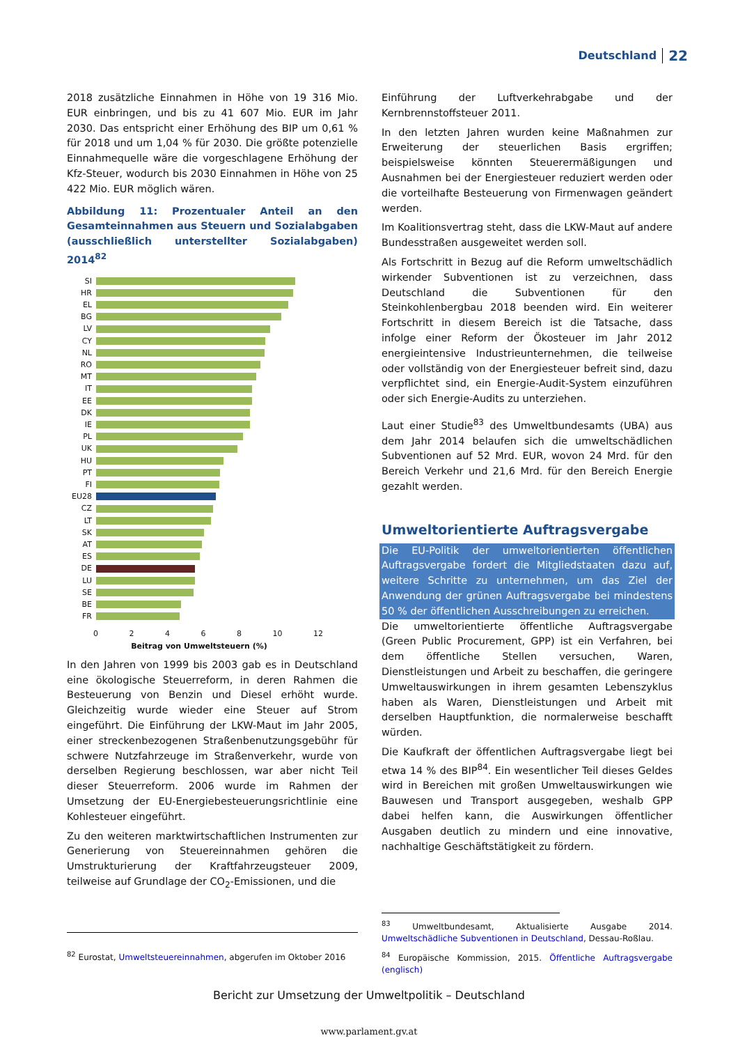Deutschland 22
2018 zusätzliche Einnahmen in Höhe von 19 316 Mio. EUR einbringen, und bis zu 41 607 Mio. EUR im Jahr 2030. Das entspricht einer Erhöhung des BIP um 0,61 % für 2018 und um 1,04 % für 2030. Die größte potenzielle Einnahmequelle wäre die vorgeschlagene Erhöhung der Kfz-Steuer, wodurch bis 2030 Einnahmen in Höhe von 25 422 Mio. EUR möglich wären.
Abbildung 11: Prozentualer Anteil an den Gesamteinnahmen aus Steuern und Sozialabgaben (ausschließlich unterstellter Sozialabgaben) 2014<sup>82</sup>
SI
HR
EL
BG
LV
CY
NL
RO
MT
IT
EE
DK
IE
PL
UK
HU
PT
FI
EU28
CZ
LT
SK
AT
ES
DE
LU
SE
BE
FR
0 2 4 6 8 10 12
Beitrag von Umweltsteuern (%)
In den Jahren von 1999 bis 2003 gab es in Deutschland eine ökologische Steuerreform, in deren Rahmen die Besteuerung von Benzin und Diesel erhöht wurde. Gleichzeitig wurde wieder eine Steuer auf Strom eingeführt. Die Einführung der LKW-Maut im Jahr 2005, einer streckenbezogenen Straßenbenutzungsgebühr für schwere Nutzfahrzeuge im Straßenverkehr, wurde von derselben Regierung beschlossen, war aber nicht Teil dieser Steuerreform. 2006 wurde im Rahmen der Umsetzung der EU-Energiebesteuerungsrichtlinie eine Kohlesteuer eingeführt.
Zu den weiteren marktwirtschaftlichen Instrumenten zur Generierung von Steuereinnahmen gehören die Umstrukturierung der Kraftfahrzeugsteuer 2009, teilweise auf Grundlage der CO<sub>2</sub>-Emissionen, und die
<sup>82</sup> Eurostat, Umweltsteuereinnahmen, abgerufen im Oktober 2016
Einführung der Luftverkehrabgabe und der Kernbrennstoffsteuer 2011.
In den letzten Jahren wurden keine Maßnahmen zur Erweiterung der steuerlichen Basis ergriffen; beispielsweise könnten Steuerermäßigungen und Ausnahmen bei der Energiesteuer reduziert werden oder die vorteilhafte Besteuerung von Firmenwagen geändert werden.
Im Koalitionsvertrag steht, dass die LKW-Maut auf andere Bundesstraßen ausgeweitet werden soll.
Als Fortschritt in Bezug auf die Reform umweltschädlich wirkender Subventionen ist zu verzeichnen, dass Deutschland die Subventionen für den Steinkohlenbergbau 2018 beenden wird. Ein weiterer Fortschritt in diesem Bereich ist die Tatsache, dass infolge einer Reform der Ökosteuer im Jahr 2012 energieintensive Industrieunternehmen, die teilweise oder vollständig von der Energiesteuer befreit sind, dazu verpflichtet sind, ein Energie-Audit-System einzuführen oder sich Energie-Audits zu unterziehen.
Laut einer Studie<sup>83</sup> des Umweltbundesamts (UBA) aus dem Jahr 2014 belaufen sich die umweltschädlichen Subventionen auf 52 Mrd. EUR, wovon 24 Mrd. für den Bereich Verkehr und 21,6 Mrd. für den Bereich Energie gezahlt werden.
Umweltorientierte Auftragsvergabe
Die EU-Politik der umweltorientierten öffentlichen Auftragsvergabe fordert die Mitgliedstaaten dazu auf, weitere Schritte zu unternehmen, um das Ziel der Anwendung der grünen Auftragsvergabe bei mindestens 50 % der öffentlichen Ausschreibungen zu erreichen.
Die umweltorientierte öffentliche Auftragsvergabe (Green Public Procurement, GPP) ist ein Verfahren, bei dem öffentliche Stellen versuchen, Waren, Dienstleistungen und Arbeit zu beschaffen, die geringere Umweltauswirkungen in ihrem gesamten Lebenszyklus haben als Waren, Dienstleistungen und Arbeit mit derselben Hauptfunktion, die normalerweise beschafft würden.
Die Kaufkraft der öffentlichen Auftragsvergabe liegt bei etwa 14 % des BIP<sup>84</sup>. Ein wesentlicher Teil dieses Geldes wird in Bereichen mit großen Umweltauswirkungen wie Bauwesen und Transport ausgegeben, weshalb GPP dabei helfen kann, die Auswirkungen öffentlicher Ausgaben deutlich zu mindern und eine innovative, nachhaltige Geschäftstätigkeit zu fördern.
<sup>83</sup> Umweltbundesamt, Aktualisierte Ausgabe 2014. Umweltschädliche Subventionen in Deutschland, Dessau-Roßlau.
<sup>84</sup> Europäische Kommission, 2015. Öffentliche Auftragsvergabe (englisch)
Bericht zur Umsetzung der Umweltpolitik – Deutschland
www.parlament.gv.at